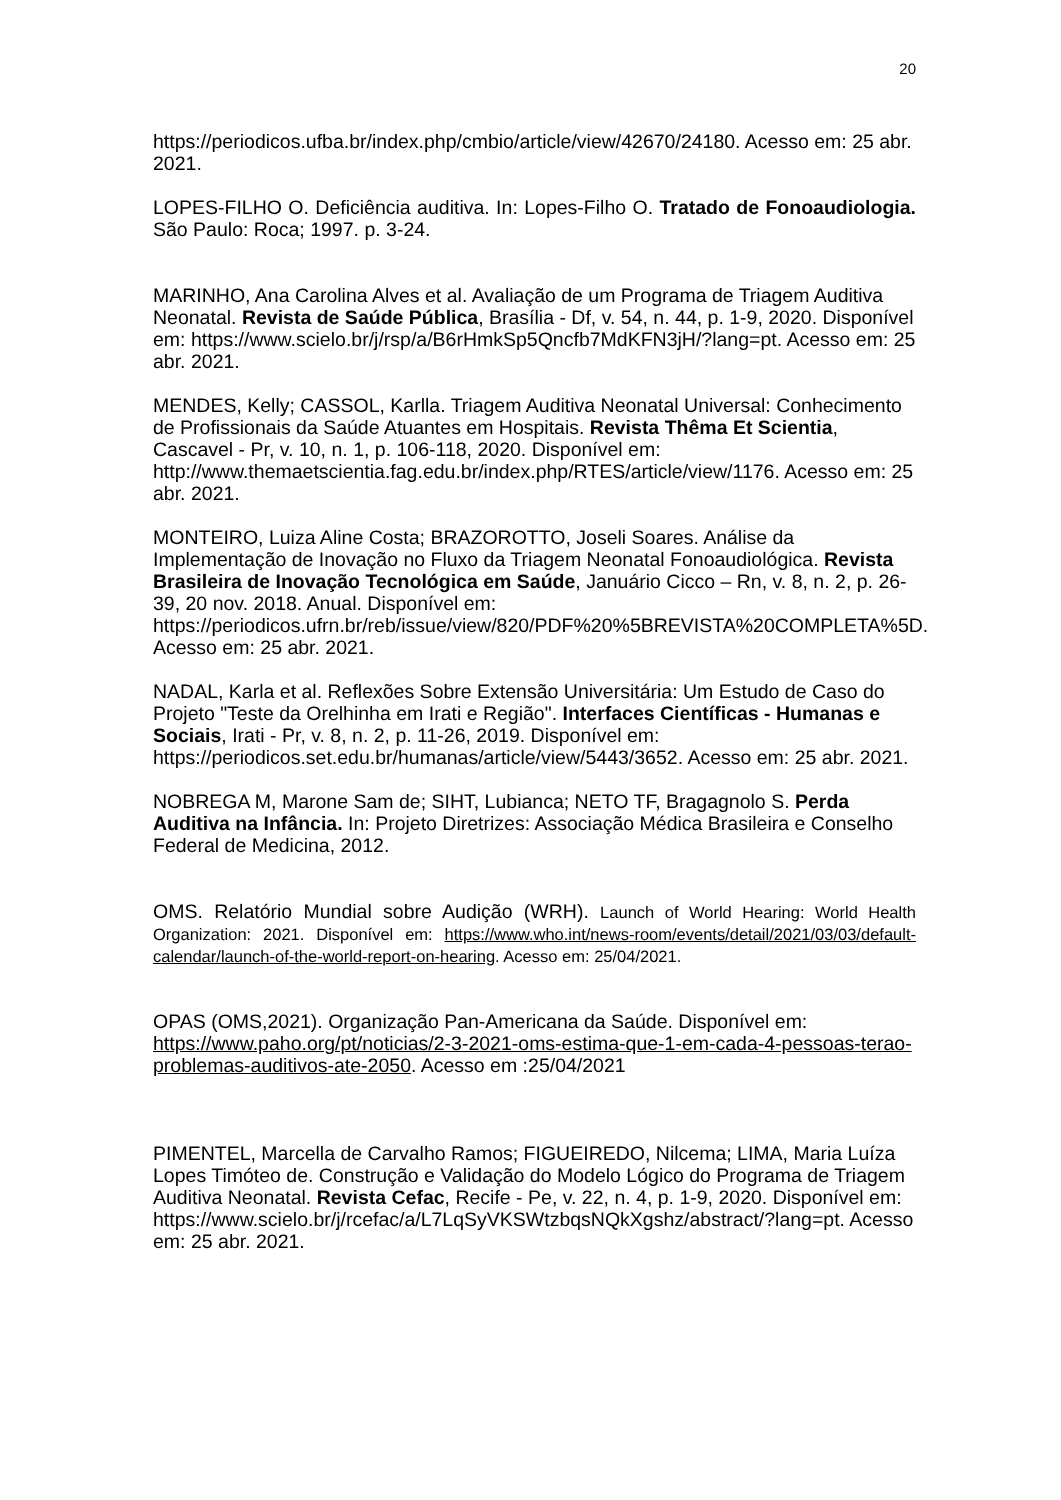20
https://periodicos.ufba.br/index.php/cmbio/article/view/42670/24180. Acesso em: 25 abr. 2021.
LOPES-FILHO O. Deficiência auditiva. In: Lopes-Filho O. Tratado de Fonoaudiologia. São Paulo: Roca; 1997. p. 3-24.
MARINHO, Ana Carolina Alves et al. Avaliação de um Programa de Triagem Auditiva Neonatal. Revista de Saúde Pública, Brasília - Df, v. 54, n. 44, p. 1-9, 2020. Disponível em: https://www.scielo.br/j/rsp/a/B6rHmkSp5Qncfb7MdKFN3jH/?lang=pt. Acesso em: 25 abr. 2021.
MENDES, Kelly; CASSOL, Karlla. Triagem Auditiva Neonatal Universal: Conhecimento de Profissionais da Saúde Atuantes em Hospitais. Revista Thêma Et Scientia, Cascavel - Pr, v. 10, n. 1, p. 106-118, 2020. Disponível em: http://www.themaetscientia.fag.edu.br/index.php/RTES/article/view/1176. Acesso em: 25 abr. 2021.
MONTEIRO, Luiza Aline Costa; BRAZOROTTO, Joseli Soares. Análise da Implementação de Inovação no Fluxo da Triagem Neonatal Fonoaudiológica. Revista Brasileira de Inovação Tecnológica em Saúde, Januário Cicco – Rn, v. 8, n. 2, p. 26-39, 20 nov. 2018. Anual. Disponível em: https://periodicos.ufrn.br/reb/issue/view/820/PDF%20%5BREVISTA%20COMPLETA%5D. Acesso em: 25 abr. 2021.
NADAL, Karla et al. Reflexões Sobre Extensão Universitária: Um Estudo de Caso do Projeto "Teste da Orelhinha em Irati e Região". Interfaces Científicas - Humanas e Sociais, Irati - Pr, v. 8, n. 2, p. 11-26, 2019. Disponível em: https://periodicos.set.edu.br/humanas/article/view/5443/3652. Acesso em: 25 abr. 2021.
NOBREGA M, Marone Sam de; SIHT, Lubianca; NETO TF, Bragagnolo S. Perda Auditiva na Infância. In: Projeto Diretrizes: Associação Médica Brasileira e Conselho Federal de Medicina, 2012.
OMS. Relatório Mundial sobre Audição (WRH). Launch of World Hearing: World Health Organization: 2021. Disponível em: https://www.who.int/news-room/events/detail/2021/03/03/default-calendar/launch-of-the-world-report-on-hearing. Acesso em: 25/04/2021.
OPAS (OMS,2021). Organização Pan-Americana da Saúde. Disponível em: https://www.paho.org/pt/noticias/2-3-2021-oms-estima-que-1-em-cada-4-pessoas-terao-problemas-auditivos-ate-2050. Acesso em :25/04/2021
PIMENTEL, Marcella de Carvalho Ramos; FIGUEIREDO, Nilcema; LIMA, Maria Luíza Lopes Timóteo de. Construção e Validação do Modelo Lógico do Programa de Triagem Auditiva Neonatal. Revista Cefac, Recife - Pe, v. 22, n. 4, p. 1-9, 2020. Disponível em: https://www.scielo.br/j/rcefac/a/L7LqSyVKSWtzbqsNQkXgshz/abstract/?lang=pt. Acesso em: 25 abr. 2021.